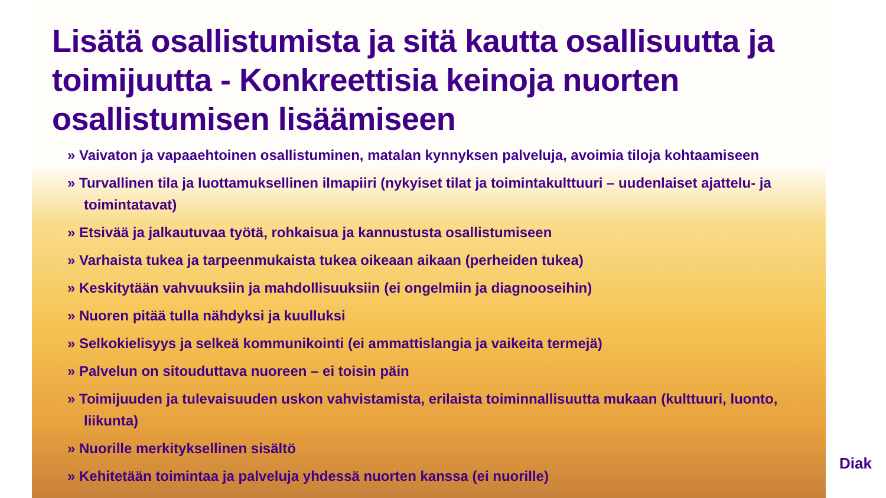Lisätä osallistumista ja sitä kautta osallisuutta ja toimijuutta - Konkreettisia keinoja nuorten osallistumisen lisäämiseen
» Vaivaton ja vapaaehtoinen osallistuminen, matalan kynnyksen palveluja, avoimia tiloja kohtaamiseen
» Turvallinen tila ja luottamuksellinen ilmapiiri (nykyiset tilat ja toimintakulttuuri – uudenlaiset ajattelu- ja toimintatavat)
» Etsivää ja jalkautuvaa työtä, rohkaisua ja kannustusta osallistumiseen
» Varhaista tukea ja tarpeenmukaista tukea oikeaan aikaan (perheiden tukea)
» Keskitytään vahvuuksiin ja mahdollisuuksiin (ei ongelmiin ja diagnooseihin)
» Nuoren pitää tulla nähdyksi ja kuulluksi
» Selkokielisyys ja selkeä kommunikointi (ei ammattislangia ja vaikeita termejä)
» Palvelun on sitouduttava nuoreen – ei toisin päin
» Toimijuuden ja tulevaisuuden uskon vahvistamista, erilaista toiminnallisuutta mukaan (kulttuuri, luonto, liikunta)
» Nuorille merkityksellinen sisältö
» Kehitetään toimintaa ja palveluja yhdessä nuorten kanssa (ei nuorille)
Diak